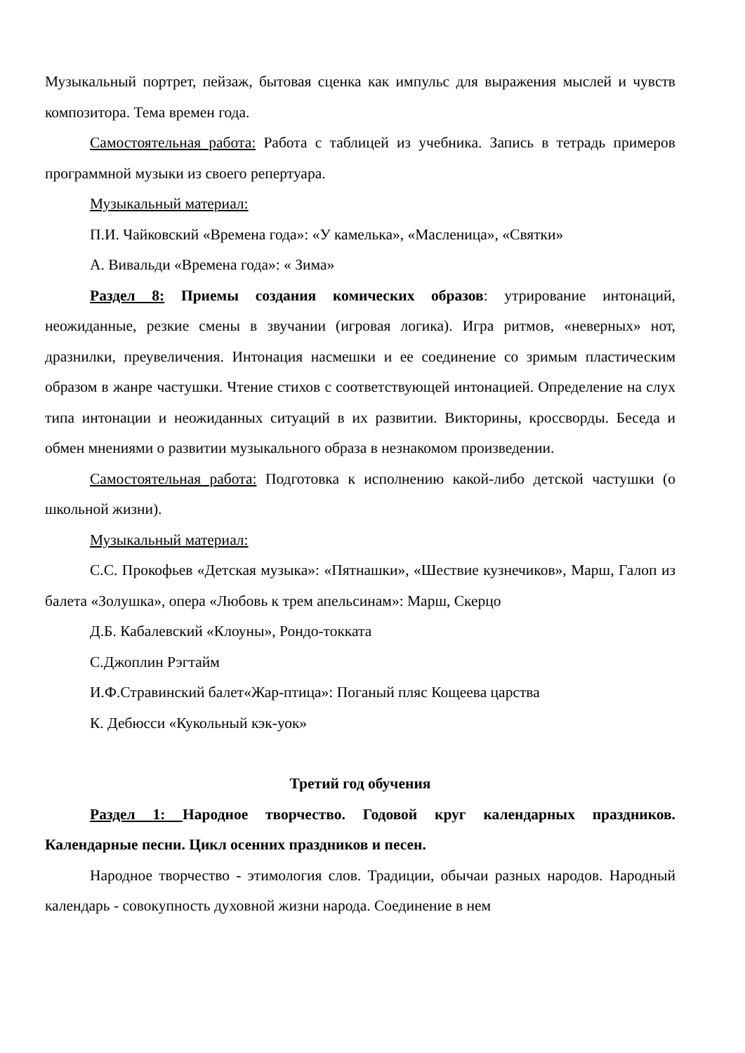Музыкальный портрет, пейзаж, бытовая сценка как импульс для выражения мыслей и чувств композитора. Тема времен года.
Самостоятельная работа: Работа с таблицей из учебника. Запись в тетрадь примеров программной музыки из своего репертуара.
Музыкальный материал:
П.И. Чайковский «Времена года»: «У камелька», «Масленица», «Святки»
А. Вивальди «Времена года»: « Зима»
Раздел 8: Приемы создания комических образов: утрирование интонаций, неожиданные, резкие смены в звучании (игровая логика). Игра ритмов, «неверных» нот, дразнилки, преувеличения. Интонация насмешки и ее соединение со зримым пластическим образом в жанре частушки. Чтение стихов с соответствующей интонацией. Определение на слух типа интонации и неожиданных ситуаций в их развитии. Викторины, кроссворды. Беседа и обмен мнениями о развитии музыкального образа в незнакомом произведении.
Самостоятельная работа: Подготовка к исполнению какой-либо детской частушки (о школьной жизни).
Музыкальный материал:
С.С. Прокофьев «Детская музыка»: «Пятнашки», «Шествие кузнечиков», Марш, Галоп из балета «Золушка», опера «Любовь к трем апельсинам»: Марш, Скерцо
Д.Б. Кабалевский «Клоуны», Рондо-токката
С.Джоплин Рэгтайм
И.Ф.Стравинский балет«Жар-птица»: Поганый пляс Кощеева царства
К. Дебюсси «Кукольный кэк-уок»
Третий год обучения
Раздел 1: Народное творчество. Годовой круг календарных праздников. Календарные песни. Цикл осенних праздников и песен.
Народное творчество - этимология слов. Традиции, обычаи разных народов. Народный календарь - совокупность духовной жизни народа. Соединение в нем